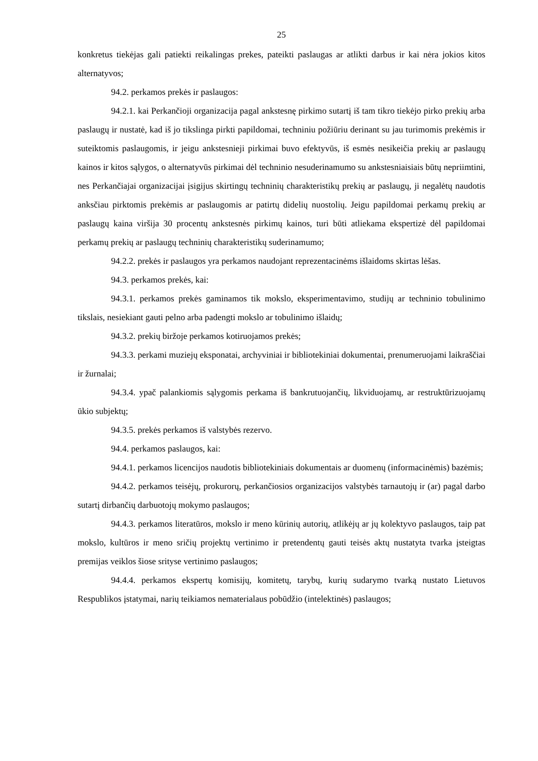25
konkretus tiekėjas gali patiekti reikalingas prekes, pateikti paslaugas ar atlikti darbus ir kai nėra jokios kitos alternatyvos;
94.2. perkamos prekės ir paslaugos:
94.2.1. kai Perkančioji organizacija pagal ankstesnę pirkimo sutartį iš tam tikro tiekėjo pirko prekių arba paslaugų ir nustatė, kad iš jo tikslinga pirkti papildomai, techniniu požiūriu derinant su jau turimomis prekėmis ir suteiktomis paslaugomis, ir jeigu ankstesnieji pirkimai buvo efektyvūs, iš esmės nesikeičia prekių ar paslaugų kainos ir kitos sąlygos, o alternatyvūs pirkimai dėl techninio nesuderinamumo su ankstesniaisiais būtų nepriimtini, nes Perkančiajai organizacijai įsigijus skirtingų techninių charakteristikų prekių ar paslaugų, ji negalėtų naudotis anksčiau pirktomis prekėmis ar paslaugomis ar patirtų didelių nuostolių. Jeigu papildomai perkamų prekių ar paslaugų kaina viršija 30 procentų ankstesnės pirkimų kainos, turi būti atliekama ekspertizė dėl papildomai perkamų prekių ar paslaugų techninių charakteristikų suderinamumo;
94.2.2. prekės ir paslaugos yra perkamos naudojant reprezentacinėms išlaidoms skirtas lėšas.
94.3. perkamos prekės, kai:
94.3.1. perkamos prekės gaminamos tik mokslo, eksperimentavimo, studijų ar techninio tobulinimo tikslais, nesiekiant gauti pelno arba padengti mokslo ar tobulinimo išlaidų;
94.3.2. prekių biržoje perkamos kotiruojamos prekės;
94.3.3. perkami muziejų eksponatai, archyviniai ir bibliotekiniai dokumentai, prenumeruojami laikraščiai ir žurnalai;
94.3.4. ypač palankiomis sąlygomis perkama iš bankrutuojančių, likviduojamų, ar restruktūrizuojamų ūkio subjektų;
94.3.5. prekės perkamos iš valstybės rezervo.
94.4. perkamos paslaugos, kai:
94.4.1. perkamos licencijos naudotis bibliotekiniais dokumentais ar duomenų (informacinėmis) bazėmis;
94.4.2. perkamos teisėjų, prokurorų, perkančiosios organizacijos valstybės tarnautojų ir (ar) pagal darbo sutartį dirbančių darbuotojų mokymo paslaugos;
94.4.3. perkamos literatūros, mokslo ir meno kūrinių autorių, atlikėjų ar jų kolektyvo paslaugos, taip pat mokslo, kultūros ir meno sričių projektų vertinimo ir pretendentų gauti teisės aktų nustatyta tvarka įsteigtas premijas veiklos šiose srityse vertinimo paslaugos;
94.4.4. perkamos ekspertų komisijų, komitetų, tarybų, kurių sudarymo tvarką nustato Lietuvos Respublikos įstatymai, narių teikiamos nematerialaus pobūdžio (intelektinės) paslaugos;